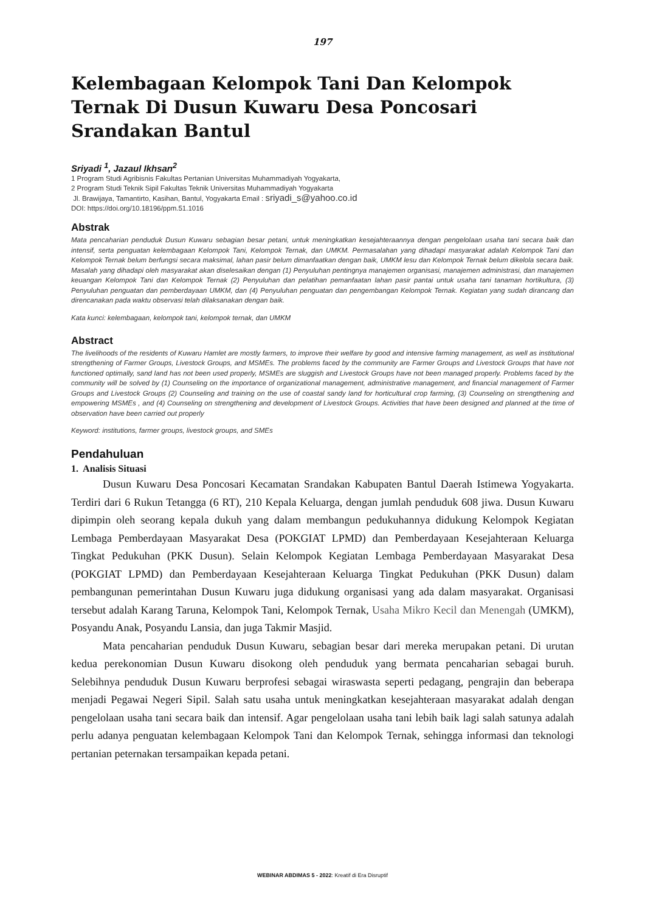197
Kelembagaan Kelompok Tani Dan Kelompok Ternak Di Dusun Kuwaru Desa Poncosari Srandakan Bantul
Sriyadi <sup>1</sup>, Jazaul Ikhsan<sup>2</sup>
1 Program Studi Agribisnis Fakultas Pertanian Universitas Muhammadiyah Yogyakarta,
2 Program Studi Teknik Sipil Fakultas Teknik Universitas Muhammadiyah Yogyakarta
Jl. Brawijaya, Tamantirto, Kasihan, Bantul, Yogyakarta Email : sriyadi_s@yahoo.co.id
DOI: https://doi.org/10.18196/ppm.51.1016
Abstrak
Mata pencaharian penduduk Dusun Kuwaru sebagian besar petani, untuk meningkatkan kesejahteraannya dengan pengelolaan usaha tani secara baik dan intensif, serta penguatan kelembagaan Kelompok Tani, Kelompok Ternak, dan UMKM. Permasalahan yang dihadapi masyarakat adalah Kelompok Tani dan Kelompok Ternak belum berfungsi secara maksimal, lahan pasir belum dimanfaatkan dengan baik, UMKM lesu dan Kelompok Ternak belum dikelola secara baik. Masalah yang dihadapi oleh masyarakat akan diselesaikan dengan (1) Penyuluhan pentingnya manajemen organisasi, manajemen administrasi, dan manajemen keuangan Kelompok Tani dan Kelompok Ternak (2) Penyuluhan dan pelatihan pemanfaatan lahan pasir pantai untuk usaha tani tanaman hortikultura, (3) Penyuluhan penguatan dan pemberdayaan UMKM, dan (4) Penyuluhan penguatan dan pengembangan Kelompok Ternak. Kegiatan yang sudah dirancang dan direncanakan pada waktu observasi telah dilaksanakan dengan baik.
Kata kunci: kelembagaan, kelompok tani, kelompok ternak, dan UMKM
Abstract
The livelihoods of the residents of Kuwaru Hamlet are mostly farmers, to improve their welfare by good and intensive farming management, as well as institutional strengthening of Farmer Groups, Livestock Groups, and MSMEs. The problems faced by the community are Farmer Groups and Livestock Groups that have not functioned optimally, sand land has not been used properly, MSMEs are sluggish and Livestock Groups have not been managed properly. Problems faced by the community will be solved by (1) Counseling on the importance of organizational management, administrative management, and financial management of Farmer Groups and Livestock Groups (2) Counseling and training on the use of coastal sandy land for horticultural crop farming, (3) Counseling on strengthening and empowering MSMEs , and (4) Counseling on strengthening and development of Livestock Groups. Activities that have been designed and planned at the time of observation have been carried out properly
Keyword: institutions, farmer groups, livestock groups, and SMEs
Pendahuluan
1. Analisis Situasi
Dusun Kuwaru Desa Poncosari Kecamatan Srandakan Kabupaten Bantul Daerah Istimewa Yogyakarta. Terdiri dari 6 Rukun Tetangga (6 RT), 210 Kepala Keluarga, dengan jumlah penduduk 608 jiwa. Dusun Kuwaru dipimpin oleh seorang kepala dukuh yang dalam membangun pedukuhannya didukung Kelompok Kegiatan Lembaga Pemberdayaan Masyarakat Desa (POKGIAT LPMD) dan Pemberdayaan Kesejahteraan Keluarga Tingkat Pedukuhan (PKK Dusun). Selain Kelompok Kegiatan Lembaga Pemberdayaan Masyarakat Desa (POKGIAT LPMD) dan Pemberdayaan Kesejahteraan Keluarga Tingkat Pedukuhan (PKK Dusun) dalam pembangunan pemerintahan Dusun Kuwaru juga didukung organisasi yang ada dalam masyarakat. Organisasi tersebut adalah Karang Taruna, Kelompok Tani, Kelompok Ternak, Usaha Mikro Kecil dan Menengah (UMKM), Posyandu Anak, Posyandu Lansia, dan juga Takmir Masjid.
Mata pencaharian penduduk Dusun Kuwaru, sebagian besar dari mereka merupakan petani. Di urutan kedua perekonomian Dusun Kuwaru disokong oleh penduduk yang bermata pencaharian sebagai buruh. Selebihnya penduduk Dusun Kuwaru berprofesi sebagai wiraswasta seperti pedagang, pengrajin dan beberapa menjadi Pegawai Negeri Sipil. Salah satu usaha untuk meningkatkan kesejahteraan masyarakat adalah dengan pengelolaan usaha tani secara baik dan intensif. Agar pengelolaan usaha tani lebih baik lagi salah satunya adalah perlu adanya penguatan kelembagaan Kelompok Tani dan Kelompok Ternak, sehingga informasi dan teknologi pertanian peternakan tersampaikan kepada petani.
WEBINAR ABDIMAS 5 - 2022: Kreatif di Era Disruptif